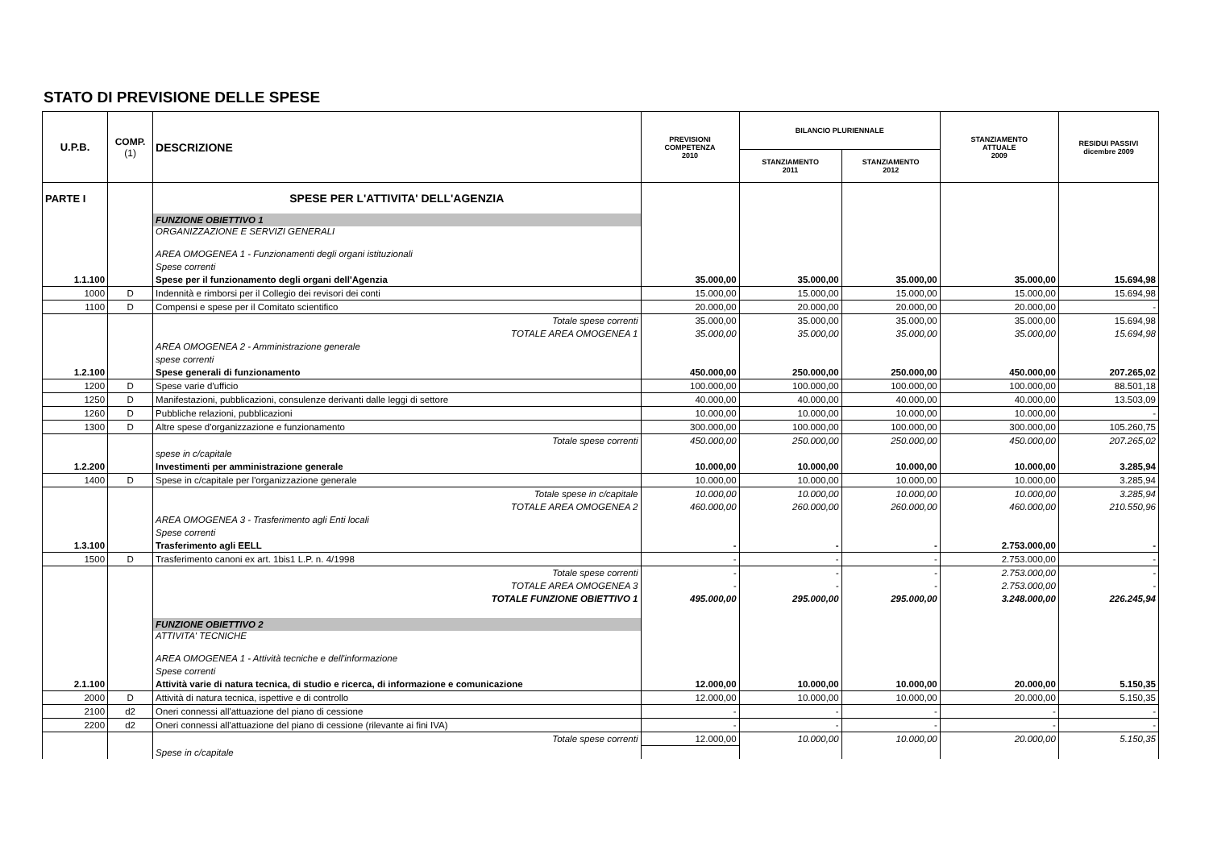STATO DI PREVISIONE DELLE SPESE
| U.P.B. | COMP. (1) | DESCRIZIONE | PREVISIONI COMPETENZA 2010 | BILANCIO PLURIENNALE | | STANZIAMENTO ATTUALE 2009 | RESIDUI PASSIVI dicembre 2009 |
| --- | --- | --- | --- | --- | --- | --- | --- |
| | | | | STANZIAMENTO 2011 | STANZIAMENTO 2012 | | |
| PARTE I | | SPESE PER L'ATTIVITA' DELL'AGENZIA | | | | | |
| | | FUNZIONE OBIETTIVO 1 | | | | | |
| | | ORGANIZZAZIONE E SERVIZI GENERALI | | | | | |
| | | AREA OMOGENEA 1 - Funzionamenti degli organi istituzionali | | | | | |
| | | Spese correnti | | | | | |
| 1.1.100 | | Spese per il funzionamento degli organi dell'Agenzia | 35.000,00 | 35.000,00 | 35.000,00 | 35.000,00 | 15.694,98 |
| 1000 | D | Indennità e rimborsi per il Collegio dei revisori dei conti | 15.000,00 | 15.000,00 | 15.000,00 | 15.000,00 | 15.694,98 |
| 1100 | D | Compensi e spese per il Comitato scientifico | 20.000,00 | 20.000,00 | 20.000,00 | 20.000,00 | - |
| | | Totale spese correnti | 35.000,00 | 35.000,00 | 35.000,00 | 35.000,00 | 15.694,98 |
| | | TOTALE AREA OMOGENEA 1 | 35.000,00 | 35.000,00 | 35.000,00 | 35.000,00 | 15.694,98 |
| | | AREA OMOGENEA 2 - Amministrazione generale | | | | | |
| | | spese correnti | | | | | |
| 1.2.100 | | Spese generali di funzionamento | 450.000,00 | 250.000,00 | 250.000,00 | 450.000,00 | 207.265,02 |
| 1200 | D | Spese varie d'ufficio | 100.000,00 | 100.000,00 | 100.000,00 | 100.000,00 | 88.501,18 |
| 1250 | D | Manifestazioni, pubblicazioni, consulenze derivanti dalle leggi di settore | 40.000,00 | 40.000,00 | 40.000,00 | 40.000,00 | 13.503,09 |
| 1260 | D | Pubbliche relazioni, pubblicazioni | 10.000,00 | 10.000,00 | 10.000,00 | 10.000,00 | - |
| 1300 | D | Altre spese d'organizzazione e funzionamento | 300.000,00 | 100.000,00 | 100.000,00 | 300.000,00 | 105.260,75 |
| | | Totale spese correnti | 450.000,00 | 250.000,00 | 250.000,00 | 450.000,00 | 207.265,02 |
| | | spese in c/capitale | | | | | |
| 1.2.200 | | Investimenti per amministrazione generale | 10.000,00 | 10.000,00 | 10.000,00 | 10.000,00 | 3.285,94 |
| 1400 | D | Spese in c/capitale per l'organizzazione generale | 10.000,00 | 10.000,00 | 10.000,00 | 10.000,00 | 3.285,94 |
| | | Totale spese in c/capitale | 10.000,00 | 10.000,00 | 10.000,00 | 10.000,00 | 3.285,94 |
| | | TOTALE AREA OMOGENEA 2 | 460.000,00 | 260.000,00 | 260.000,00 | 460.000,00 | 210.550,96 |
| | | AREA OMOGENEA 3 - Trasferimento agli Enti locali | | | | | |
| | | Spese correnti | | | | | |
| 1.3.100 | | Trasferimento agli EELL | - | - | - | 2.753.000,00 | - |
| 1500 | D | Trasferimento canoni ex art. 1bis1 L.P. n. 4/1998 | - | - | - | 2.753.000,00 | - |
| | | Totale spese correnti | - | - | - | 2.753.000,00 | - |
| | | TOTALE AREA OMOGENEA 3 | - | - | - | 2.753.000,00 | - |
| | | TOTALE FUNZIONE OBIETTIVO 1 | 495.000,00 | 295.000,00 | 295.000,00 | 3.248.000,00 | 226.245,94 |
| | | FUNZIONE OBIETTIVO 2 | | | | | |
| | | ATTIVITA' TECNICHE | | | | | |
| | | AREA OMOGENEA 1 - Attività tecniche e dell'informazione | | | | | |
| | | Spese correnti | | | | | |
| 2.1.100 | | Attività varie di natura tecnica, di studio e ricerca, di informazione e comunicazione | 12.000,00 | 10.000,00 | 10.000,00 | 20.000,00 | 5.150,35 |
| 2000 | D | Attività di natura tecnica, ispettive e di controllo | 12.000,00 | 10.000,00 | 10.000,00 | 20.000,00 | 5.150,35 |
| 2100 | d2 | Oneri connessi all'attuazione del piano di cessione | - | - | - | - | - |
| 2200 | d2 | Oneri connessi all'attuazione del piano di cessione (rilevante ai fini IVA) | - | - | - | - | - |
| | | Totale spese correnti | 12.000,00 | 10.000,00 | 10.000,00 | 20.000,00 | 5.150,35 |
| | | Spese in c/capitale | | | | | |